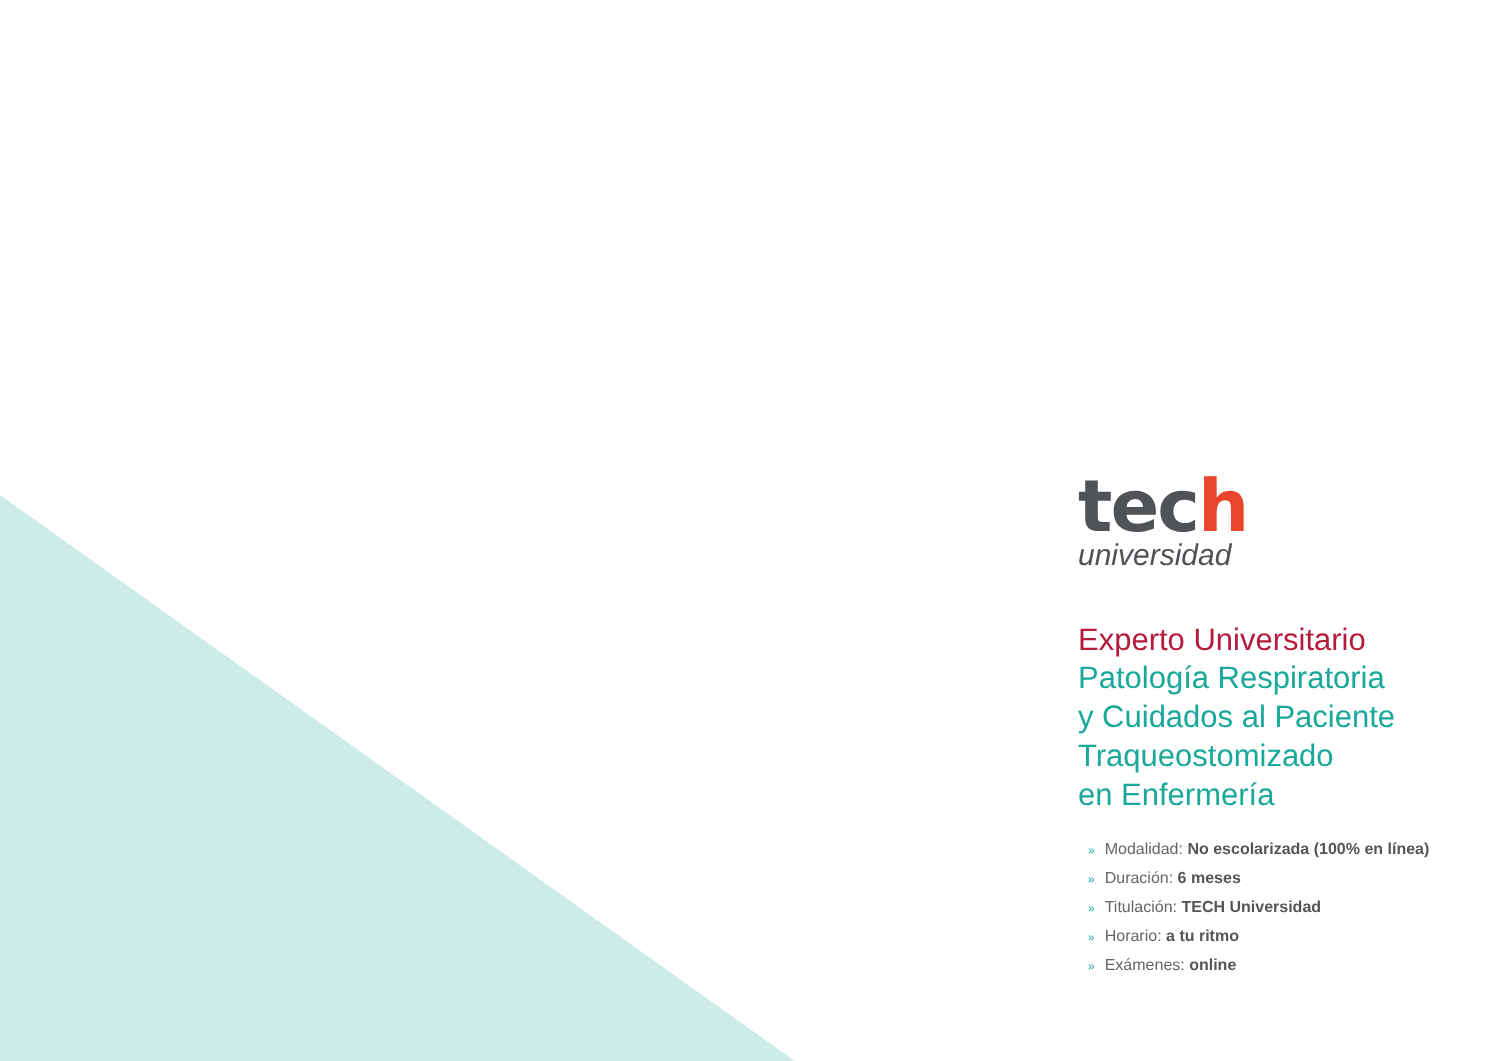tech
universidad
Experto Universitario
Patología Respiratoria
y Cuidados al Paciente
Traqueostomizado
en Enfermería
» Modalidad: No escolarizada (100% en línea)
» Duración: 6 meses
» Titulación: TECH Universidad
» Horario: a tu ritmo
» Exámenes: online